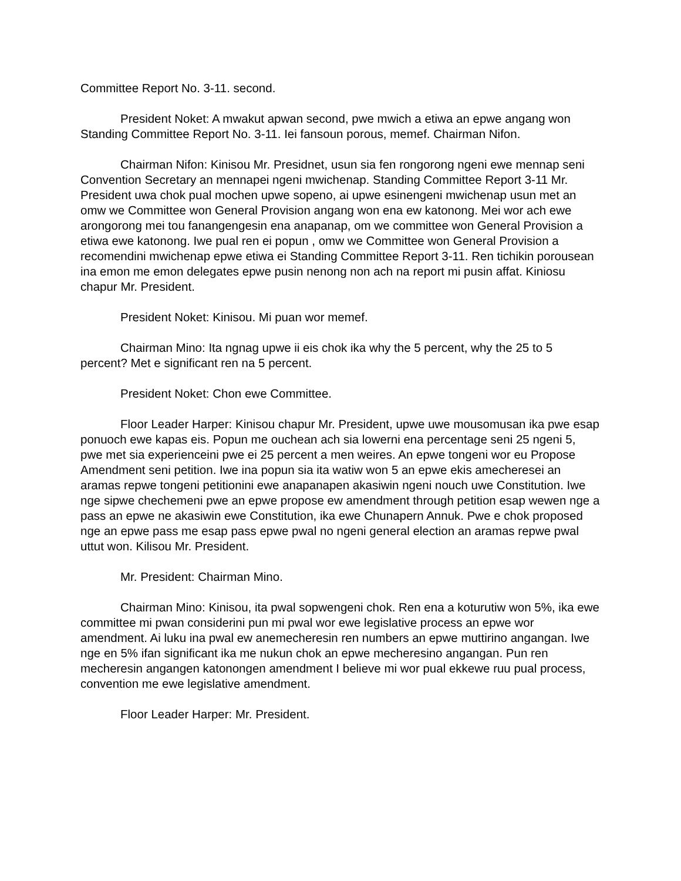Committee Report No. 3-11. second.
President Noket: A mwakut apwan second, pwe mwich a etiwa an epwe angang won Standing Committee Report No. 3-11. Iei fansoun porous, memef. Chairman Nifon.
Chairman Nifon: Kinisou Mr. Presidnet, usun sia fen rongorong ngeni ewe mennap seni Convention Secretary an mennapei ngeni mwichenap. Standing Committee Report 3-11 Mr. President uwa chok pual mochen upwe sopeno, ai upwe esinengeni mwichenap usun met an omw we Committee won General Provision angang won ena ew katonong. Mei wor ach ewe arongorong mei tou fanangengesin ena anapanap, om we committee won General Provision a etiwa ewe katonong. Iwe pual ren ei popun , omw we Committee won General Provision a recomendini mwichenap epwe etiwa ei Standing Committee Report 3-11. Ren tichikin porousean ina emon me emon delegates epwe pusin nenong non ach na report mi pusin affat. Kiniosu chapur Mr. President.
President Noket: Kinisou. Mi puan wor memef.
Chairman Mino: Ita ngnag upwe ii eis chok ika why the 5 percent, why the 25 to 5 percent? Met e significant ren na 5 percent.
President Noket: Chon ewe Committee.
Floor Leader Harper: Kinisou chapur Mr. President, upwe uwe mousomusan ika pwe esap ponuoch ewe kapas eis. Popun me ouchean ach sia lowerni ena percentage seni 25 ngeni 5, pwe met sia experienceini pwe ei 25 percent a men weires. An epwe tongeni wor eu Propose Amendment seni petition. Iwe ina popun sia ita watiw won 5 an epwe ekis amecheresei an aramas repwe tongeni petitionini ewe anapanapen akasiwin ngeni nouch uwe Constitution. Iwe nge sipwe chechemeni pwe an epwe propose ew amendment through petition esap wewen nge a pass an epwe ne akasiwin ewe Constitution, ika ewe Chunapern Annuk. Pwe e chok proposed nge an epwe pass me esap pass epwe pwal no ngeni general election an aramas repwe pwal uttut won. Kilisou Mr. President.
Mr. President: Chairman Mino.
Chairman Mino: Kinisou, ita pwal sopwengeni chok. Ren ena a koturutiw won 5%, ika ewe committee mi pwan considerini pun mi pwal wor ewe legislative process an epwe wor amendment. Ai luku ina pwal ew anemecheresin ren numbers an epwe muttirino angangan. Iwe nge en 5% ifan significant ika me nukun chok an epwe mecheresino angangan. Pun ren mecheresin angangen katonongen amendment I believe mi wor pual ekkewe ruu pual process, convention me ewe legislative amendment.
Floor Leader Harper: Mr. President.